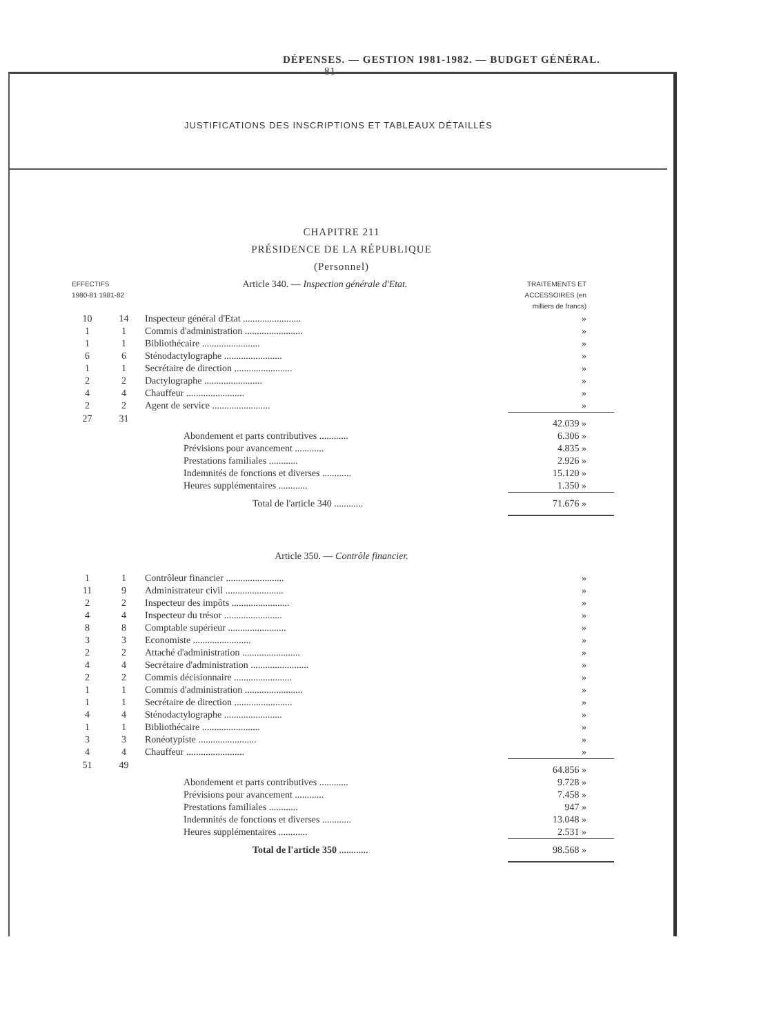DÉPENSES. — GESTION 1981-1982. — BUDGET GÉNÉRAL. 81
JUSTIFICATIONS DES INSCRIPTIONS ET TABLEAUX DÉTAILLÉS
CHAPITRE 211
PRÉSIDENCE DE LA RÉPUBLIQUE
(Personnel)
| EFFECTIFS 1980-81 1981-82 | | Article 340. — Inspection générale d'Etat. | TRAITEMENTS ET ACCESSOIRES (en milliers de francs) |
| 10 | 14 | Inspecteur général d'Etat ........................ | » |
| 1 | 1 | Commis d'administration ........................ | » |
| 1 | 1 | Bibliothécaire ........................ | » |
| 6 | 6 | Sténodactylographe ........................ | » |
| 1 | 1 | Secrétaire de direction ........................ | » |
| 2 | 2 | Dactylographe ........................ | » |
| 4 | 4 | Chauffeur ........................ | » |
| 2 | 2 | Agent de service ........................ | » |
| 27 | 31 | | 42.039 » |
| | | Abondement et parts contributives ............ | 6.306 » |
| | | Prévisions pour avancement ............ | 4.835 » |
| | | Prestations familiales ............ | 2.926 » |
| | | Indemnités de fonctions et diverses ............ | 15.120 » |
| | | Heures supplémentaires ............ | 1.350 » |
| | | Total de l'article 340 ............ | 71.676 » |
| Article 350. — Contrôle financier. | | | |
| 1 | 1 | Contrôleur financier ........................ | » |
| 11 | 9 | Administrateur civil ........................ | » |
| 2 | 2 | Inspecteur des impôts ........................ | » |
| 4 | 4 | Inspecteur du trésor ........................ | » |
| 8 | 8 | Comptable supérieur ........................ | » |
| 3 | 3 | Economiste ........................ | » |
| 2 | 2 | Attaché d'administration ........................ | » |
| 4 | 4 | Secrétaire d'administration ........................ | » |
| 2 | 2 | Commis décisionnaire ........................ | » |
| 1 | 1 | Commis d'administration ........................ | » |
| 1 | 1 | Secrétaire de direction ........................ | » |
| 4 | 4 | Sténodactylographe ........................ | » |
| 1 | 1 | Bibliothécaire ........................ | » |
| 3 | 3 | Ronéotypiste ........................ | » |
| 4 | 4 | Chauffeur ........................ | » |
| 51 | 49 | | 64.856 » |
| | | Abondement et parts contributives ............ | 9.728 » |
| | | Prévisions pour avancement ............ | 7.458 » |
| | | Prestations familiales ............ | 947 » |
| | | Indemnités de fonctions et diverses ............ | 13.048 » |
| | | Heures supplémentaires ............ | 2.531 » |
| | | Total de l'article 350 ............ | 98.568 » |